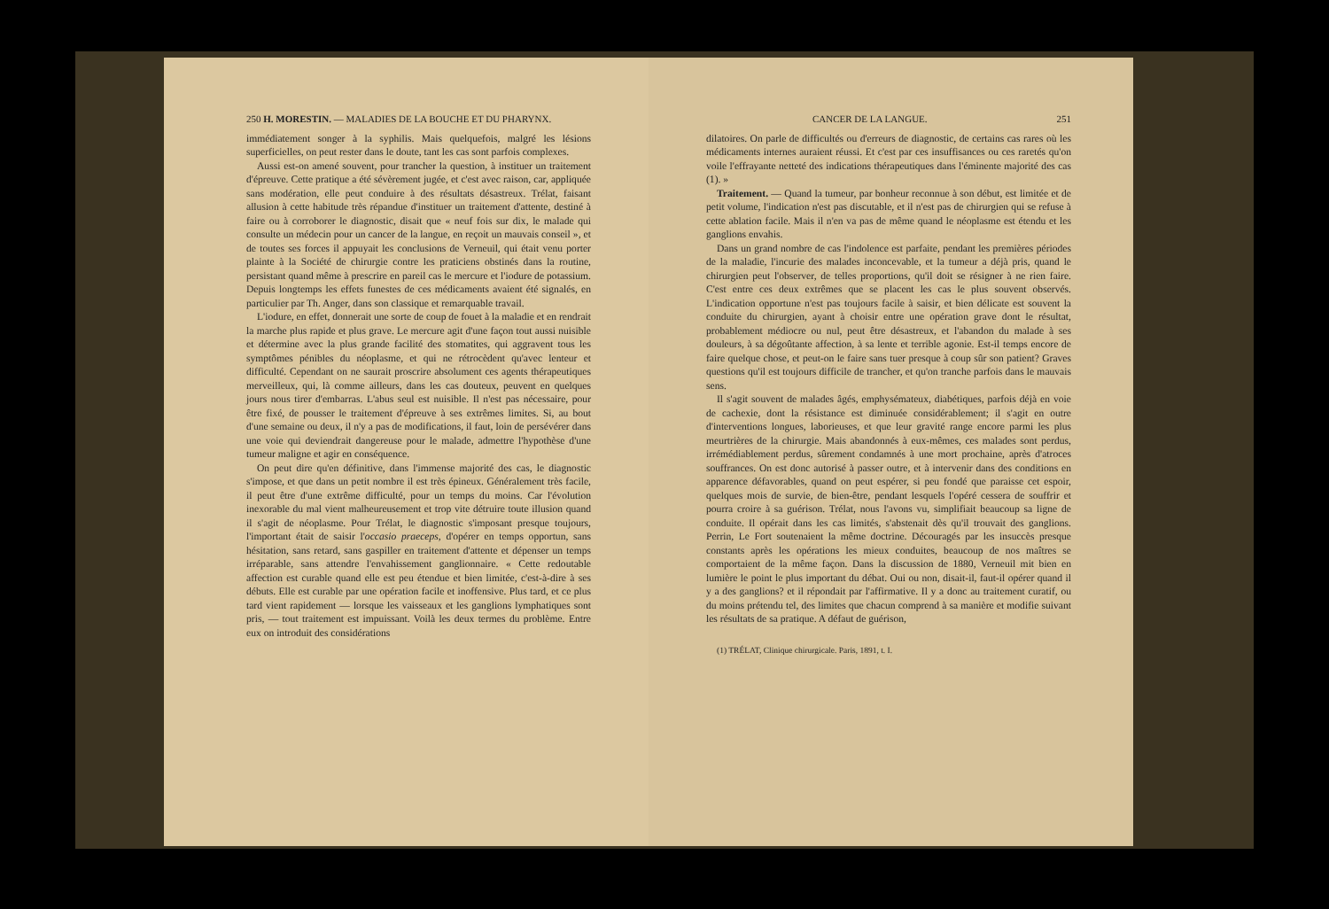250 H. MORESTIN. — MALADIES DE LA BOUCHE ET DU PHARYNX.
immédiatement songer à la syphilis. Mais quelquefois, malgré les lésions superficielles, on peut rester dans le doute, tant les cas sont parfois complexes.
Aussi est-on amené souvent, pour trancher la question, à instituer un traitement d'épreuve. Cette pratique a été sévèrement jugée, et c'est avec raison, car, appliquée sans modération, elle peut conduire à des résultats désastreux. Trélat, faisant allusion à cette habitude très répandue d'instituer un traitement d'attente, destiné à faire ou à corroborer le diagnostic, disait que « neuf fois sur dix, le malade qui consulte un médecin pour un cancer de la langue, en reçoit un mauvais conseil », et de toutes ses forces il appuyait les conclusions de Verneuil, qui était venu porter plainte à la Société de chirurgie contre les praticiens obstinés dans la routine, persistant quand même à prescrire en pareil cas le mercure et l'iodure de potassium. Depuis longtemps les effets funestes de ces médicaments avaient été signalés, en particulier par Th. Anger, dans son classique et remarquable travail.
L'iodure, en effet, donnerait une sorte de coup de fouet à la maladie et en rendrait la marche plus rapide et plus grave. Le mercure agit d'une façon tout aussi nuisible et détermine avec la plus grande facilité des stomatites, qui aggravent tous les symptômes pénibles du néoplasme, et qui ne rétrocèdent qu'avec lenteur et difficulté. Cependant on ne saurait proscrire absolument ces agents thérapeutiques merveilleux, qui, là comme ailleurs, dans les cas douteux, peuvent en quelques jours nous tirer d'embarras. L'abus seul est nuisible. Il n'est pas nécessaire, pour être fixé, de pousser le traitement d'épreuve à ses extrêmes limites. Si, au bout d'une semaine ou deux, il n'y a pas de modifications, il faut, loin de persévérer dans une voie qui deviendrait dangereuse pour le malade, admettre l'hypothèse d'une tumeur maligne et agir en conséquence.
On peut dire qu'en définitive, dans l'immense majorité des cas, le diagnostic s'impose, et que dans un petit nombre il est très épineux. Généralement très facile, il peut être d'une extrême difficulté, pour un temps du moins. Car l'évolution inexorable du mal vient malheureusement et trop vite détruire toute illusion quand il s'agit de néoplasme. Pour Trélat, le diagnostic s'imposant presque toujours, l'important était de saisir l'occasio praeceps, d'opérer en temps opportun, sans hésitation, sans retard, sans gaspiller en traitement d'attente et dépenser un temps irréparable, sans attendre l'envahissement ganglionnaire. « Cette redoutable affection est curable quand elle est peu étendue et bien limitée, c'est-à-dire à ses débuts. Elle est curable par une opération facile et inoffensive. Plus tard, et ce plus tard vient rapidement — lorsque les vaisseaux et les ganglions lymphatiques sont pris, — tout traitement est impuissant. Voilà les deux termes du problème. Entre eux on introduit des considérations
CANCER DE LA LANGUE. 251
dilatoires. On parle de difficultés ou d'erreurs de diagnostic, de certains cas rares où les médicaments internes auraient réussi. Et c'est par ces insuffisances ou ces raretés qu'on voile l'effrayante netteté des indications thérapeutiques dans l'éminente majorité des cas (1). »
Traitement. — Quand la tumeur, par bonheur reconnue à son début, est limitée et de petit volume, l'indication n'est pas discutable, et il n'est pas de chirurgien qui se refuse à cette ablation facile. Mais il n'en va pas de même quand le néoplasme est étendu et les ganglions envahis.
Dans un grand nombre de cas l'indolence est parfaite, pendant les premières périodes de la maladie, l'incurie des malades inconcevable, et la tumeur a déjà pris, quand le chirurgien peut l'observer, de telles proportions, qu'il doit se résigner à ne rien faire. C'est entre ces deux extrêmes que se placent les cas le plus souvent observés. L'indication opportune n'est pas toujours facile à saisir, et bien délicate est souvent la conduite du chirurgien, ayant à choisir entre une opération grave dont le résultat, probablement médiocre ou nul, peut être désastreux, et l'abandon du malade à ses douleurs, à sa dégoûtante affection, à sa lente et terrible agonie. Est-il temps encore de faire quelque chose, et peut-on le faire sans tuer presque à coup sûr son patient? Graves questions qu'il est toujours difficile de trancher, et qu'on tranche parfois dans le mauvais sens.
Il s'agit souvent de malades âgés, emphysémateux, diabétiques, parfois déjà en voie de cachexie, dont la résistance est diminuée considérablement; il s'agit en outre d'interventions longues, laborieuses, et que leur gravité range encore parmi les plus meurtrières de la chirurgie. Mais abandonnés à eux-mêmes, ces malades sont perdus, irrémédiablement perdus, sûrement condamnés à une mort prochaine, après d'atroces souffrances. On est donc autorisé à passer outre, et à intervenir dans des conditions en apparence défavorables, quand on peut espérer, si peu fondé que paraisse cet espoir, quelques mois de survie, de bien-être, pendant lesquels l'opéré cessera de souffrir et pourra croire à sa guérison. Trélat, nous l'avons vu, simplifiait beaucoup sa ligne de conduite. Il opérait dans les cas limités, s'abstenait dès qu'il trouvait des ganglions. Perrin, Le Fort soutenaient la même doctrine. Découragés par les insuccès presque constants après les opérations les mieux conduites, beaucoup de nos maîtres se comportaient de la même façon. Dans la discussion de 1880, Verneuil mit bien en lumière le point le plus important du débat. Oui ou non, disait-il, faut-il opérer quand il y a des ganglions? et il répondait par l'affirmative. Il y a donc au traitement curatif, ou du moins prétendu tel, des limites que chacun comprend à sa manière et modifie suivant les résultats de sa pratique. A défaut de guérison,
(1) TRÉLAT, Clinique chirurgicale. Paris, 1891, t. I.